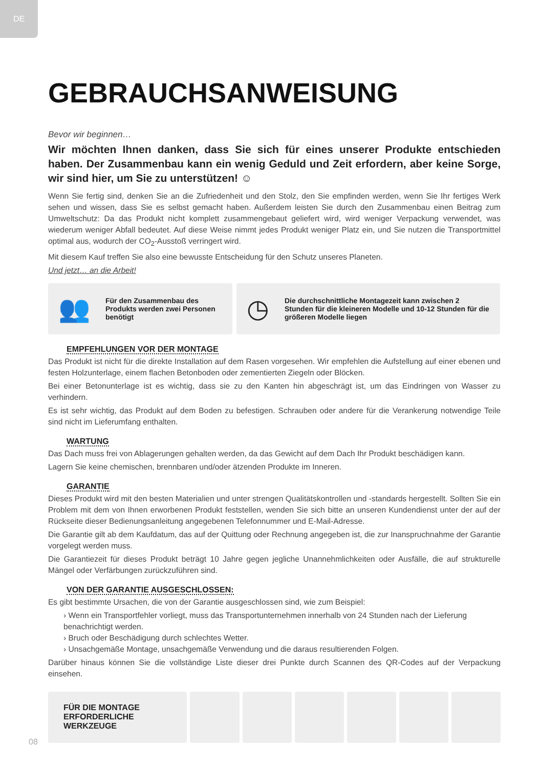DE
GEBRAUCHSANWEISUNG
Bevor wir beginnen…
Wir möchten Ihnen danken, dass Sie sich für eines unserer Produkte entschieden haben. Der Zusammenbau kann ein wenig Geduld und Zeit erfordern, aber keine Sorge, wir sind hier, um Sie zu unterstützen! ☺
Wenn Sie fertig sind, denken Sie an die Zufriedenheit und den Stolz, den Sie empfinden werden, wenn Sie Ihr fertiges Werk sehen und wissen, dass Sie es selbst gemacht haben. Außerdem leisten Sie durch den Zusammenbau einen Beitrag zum Umweltschutz: Da das Produkt nicht komplett zusammengebaut geliefert wird, wird weniger Verpackung verwendet, was wiederum weniger Abfall bedeutet. Auf diese Weise nimmt jedes Produkt weniger Platz ein, und Sie nutzen die Transportmittel optimal aus, wodurch der CO<sub>2</sub>-Ausstoß verringert wird.
Mit diesem Kauf treffen Sie also eine bewusste Entscheidung für den Schutz unseres Planeten.
Und jetzt… an die Arbeit!
👥 Für den Zusammenbau des Produkts werden zwei Personen benötigt
◷ Die durchschnittliche Montagezeit kann zwischen 2 Stunden für die kleineren Modelle und 10-12 Stunden für die größeren Modelle liegen
EMPFEHLUNGEN VOR DER MONTAGE
Das Produkt ist nicht für die direkte Installation auf dem Rasen vorgesehen. Wir empfehlen die Aufstellung auf einer ebenen und festen Holzunterlage, einem flachen Betonboden oder zementierten Ziegeln oder Blöcken.
Bei einer Betonunterlage ist es wichtig, dass sie zu den Kanten hin abgeschrägt ist, um das Eindringen von Wasser zu verhindern.
Es ist sehr wichtig, das Produkt auf dem Boden zu befestigen. Schrauben oder andere für die Verankerung notwendige Teile sind nicht im Lieferumfang enthalten.
WARTUNG
Das Dach muss frei von Ablagerungen gehalten werden, da das Gewicht auf dem Dach Ihr Produkt beschädigen kann.
Lagern Sie keine chemischen, brennbaren und/oder ätzenden Produkte im Inneren.
GARANTIE
Dieses Produkt wird mit den besten Materialien und unter strengen Qualitätskontrollen und -standards hergestellt. Sollten Sie ein Problem mit dem von Ihnen erworbenen Produkt feststellen, wenden Sie sich bitte an unseren Kundendienst unter der auf der Rückseite dieser Bedienungsanleitung angegebenen Telefonnummer und E-Mail-Adresse.
Die Garantie gilt ab dem Kaufdatum, das auf der Quittung oder Rechnung angegeben ist, die zur Inanspruchnahme der Garantie vorgelegt werden muss.
Die Garantiezeit für dieses Produkt beträgt 10 Jahre gegen jegliche Unannehmlichkeiten oder Ausfälle, die auf strukturelle Mängel oder Verfärbungen zurückzuführen sind.
VON DER GARANTIE AUSGESCHLOSSEN:
Es gibt bestimmte Ursachen, die von der Garantie ausgeschlossen sind, wie zum Beispiel:
› Wenn ein Transportfehler vorliegt, muss das Transportunternehmen innerhalb von 24 Stunden nach der Lieferung benachrichtigt werden.
› Bruch oder Beschädigung durch schlechtes Wetter.
› Unsachgemäße Montage, unsachgemäße Verwendung und die daraus resultierenden Folgen.
Darüber hinaus können Sie die vollständige Liste dieser drei Punkte durch Scannen des QR-Codes auf der Verpackung einsehen.
FÜR DIE MONTAGE ERFORDERLICHE WERKZEUGE
08